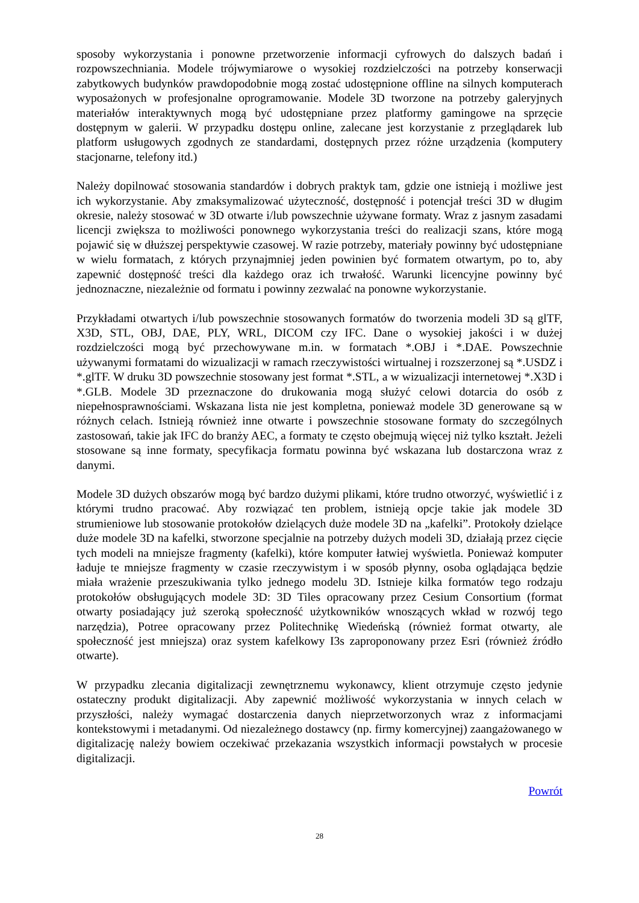sposoby wykorzystania i ponowne przetworzenie informacji cyfrowych do dalszych badań i rozpowszechniania. Modele trójwymiarowe o wysokiej rozdzielczości na potrzeby konserwacji zabytkowych budynków prawdopodobnie mogą zostać udostępnione offline na silnych komputerach wyposażonych w profesjonalne oprogramowanie. Modele 3D tworzone na potrzeby galeryjnych materiałów interaktywnych mogą być udostępniane przez platformy gamingowe na sprzęcie dostępnym w galerii. W przypadku dostępu online, zalecane jest korzystanie z przeglądarek lub platform usługowych zgodnych ze standardami, dostępnych przez różne urządzenia (komputery stacjonarne, telefony itd.)
Należy dopilnować stosowania standardów i dobrych praktyk tam, gdzie one istnieją i możliwe jest ich wykorzystanie. Aby zmaksymalizować użyteczność, dostępność i potencjał treści 3D w długim okresie, należy stosować w 3D otwarte i/lub powszechnie używane formaty. Wraz z jasnym zasadami licencji zwiększa to możliwości ponownego wykorzystania treści do realizacji szans, które mogą pojawić się w dłuższej perspektywie czasowej. W razie potrzeby, materiały powinny być udostępniane w wielu formatach, z których przynajmniej jeden powinien być formatem otwartym, po to, aby zapewnić dostępność treści dla każdego oraz ich trwałość. Warunki licencyjne powinny być jednoznaczne, niezależnie od formatu i powinny zezwalać na ponowne wykorzystanie.
Przykładami otwartych i/lub powszechnie stosowanych formatów do tworzenia modeli 3D są glTF, X3D, STL, OBJ, DAE, PLY, WRL, DICOM czy IFC. Dane o wysokiej jakości i w dużej rozdzielczości mogą być przechowywane m.in. w formatach *.OBJ i *.DAE. Powszechnie używanymi formatami do wizualizacji w ramach rzeczywistości wirtualnej i rozszerzonej są *.USDZ i *.glTF. W druku 3D powszechnie stosowany jest format *.STL, a w wizualizacji internetowej *.X3D i *.GLB. Modele 3D przeznaczone do drukowania mogą służyć celowi dotarcia do osób z niepełnosprawnościami. Wskazana lista nie jest kompletna, ponieważ modele 3D generowane są w różnych celach. Istnieją również inne otwarte i powszechnie stosowane formaty do szczególnych zastosowań, takie jak IFC do branży AEC, a formaty te często obejmują więcej niż tylko kształt. Jeżeli stosowane są inne formaty, specyfikacja formatu powinna być wskazana lub dostarczona wraz z danymi.
Modele 3D dużych obszarów mogą być bardzo dużymi plikami, które trudno otworzyć, wyświetlić i z którymi trudno pracować. Aby rozwiązać ten problem, istnieją opcje takie jak modele 3D strumieniowe lub stosowanie protokołów dzielących duże modele 3D na „kafelki”. Protokoły dzielące duże modele 3D na kafelki, stworzone specjalnie na potrzeby dużych modeli 3D, działają przez cięcie tych modeli na mniejsze fragmenty (kafelki), które komputer łatwiej wyświetla. Ponieważ komputer ładuje te mniejsze fragmenty w czasie rzeczywistym i w sposób płynny, osoba oglądająca będzie miała wrażenie przeszukiwania tylko jednego modelu 3D. Istnieje kilka formatów tego rodzaju protokołów obsługujących modele 3D: 3D Tiles opracowany przez Cesium Consortium (format otwarty posiadający już szeroką społeczność użytkowników wnoszących wkład w rozwój tego narzędzia), Potree opracowany przez Politechnikę Wiedeńską (również format otwarty, ale społeczność jest mniejsza) oraz system kafelkowy I3s zaproponowany przez Esri (również źródło otwarte).
W przypadku zlecania digitalizacji zewnętrznemu wykonawcy, klient otrzymuje często jedynie ostateczny produkt digitalizacji. Aby zapewnić możliwość wykorzystania w innych celach w przyszłości, należy wymagać dostarczenia danych nieprzetworzonych wraz z informacjami kontekstowymi i metadanymi. Od niezależnego dostawcy (np. firmy komercyjnej) zaangażowanego w digitalizację należy bowiem oczekiwać przekazania wszystkich informacji powstałych w procesie digitalizacji.
Powrót
28